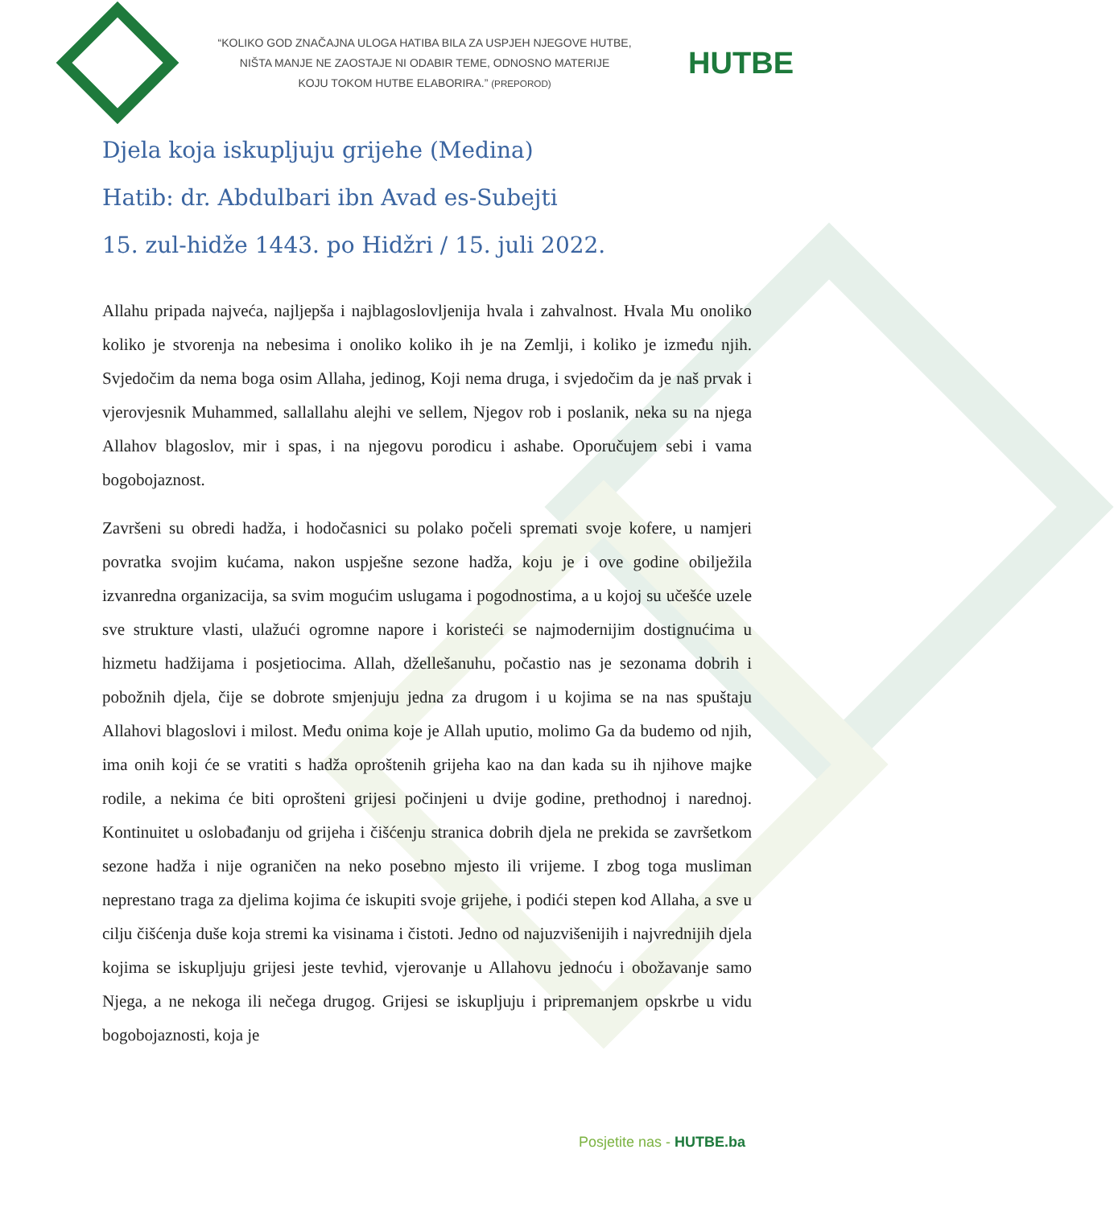“KOLIKO GOD ZNAČAJNA ULOGA HATIBA BILA ZA USPJEH NJEGOVE HUTBE,
NIŠTA MANJE NE ZAOSTAJE NI ODABIR TEME, ODNOSNO MATERIJE
KOJU TOKOM HUTBE ELABORIRA.” (PREPOROD)
HUTBE
Djela koja iskupljuju grijehe (Medina)
Hatib: dr. Abdulbari ibn Avad es-Subejti
15. zul-hidže 1443. po Hidžri / 15. juli 2022.
Allahu pripada najveća, najljepša i najblagoslovljenija hvala i zahvalnost. Hvala Mu onoliko koliko je stvorenja na nebesima i onoliko koliko ih je na Zemlji, i koliko je između njih. Svjedočim da nema boga osim Allaha, jedinog, Koji nema druga, i svjedočim da je naš prvak i vjerovjesnik Muhammed, sallallahu alejhi ve sellem, Njegov rob i poslanik, neka su na njega Allahov blagoslov, mir i spas, i na njegovu porodicu i ashabe. Oporučujem sebi i vama bogobojaznost.
Završeni su obredi hadža, i hodočasnici su polako počeli spremati svoje kofere, u namjeri povratka svojim kućama, nakon uspješne sezone hadža, koju je i ove godine obilježila izvanredna organizacija, sa svim mogućim uslugama i pogodnostima, a u kojoj su učešće uzele sve strukture vlasti, ulažući ogromne napore i koristeći se najmodernijim dostignućima u hizmetu hadžijama i posjetiocima. Allah, džellešanuhu, počastio nas je sezonama dobrih i pobožnih djela, čije se dobrote smjenjuju jedna za drugom i u kojima se na nas spuštaju Allahovi blagoslovi i milost. Među onima koje je Allah uputio, molimo Ga da budemo od njih, ima onih koji će se vratiti s hadža oproštenih grijeha kao na dan kada su ih njihove majke rodile, a nekima će biti oprošteni grijesi počinjeni u dvije godine, prethodnoj i narednoj. Kontinuitet u oslobađanju od grijeha i čišćenju stranica dobrih djela ne prekida se završetkom sezone hadža i nije ograničen na neko posebno mjesto ili vrijeme. I zbog toga musliman neprestano traga za djelima kojima će iskupiti svoje grijehe, i podići stepen kod Allaha, a sve u cilju čišćenja duše koja stremi ka visinama i čistoti. Jedno od najuzvišenijih i najvrednijih djela kojima se iskupljuju grijesi jeste tevhid, vjerovanje u Allahovu jednoću i obožavanje samo Njega, a ne nekoga ili nečega drugog. Grijesi se iskupljuju i pripremanjem opskrbe u vidu bogobojaznosti, koja je
Posjetite nas - HUTBE.ba